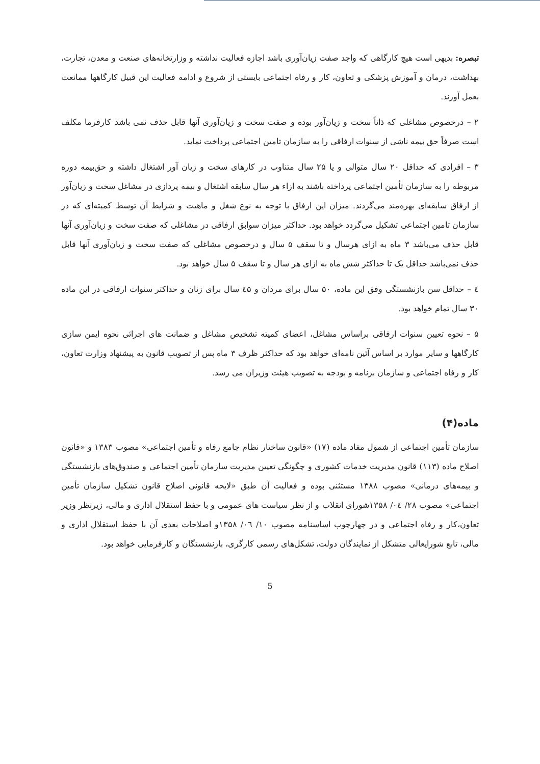تبصره: بدیهی است هیچ کارگاهی که واجد صفت زیان‌آوری باشد اجازه فعالیت نداشته و وزارتخانه‌های صنعت و معدن، تجارت، بهداشت، درمان و آموزش پزشکی و تعاون، کار و رفاه اجتماعی بایستی از شروع و ادامه فعالیت این قبیل کارگاهها ممانعت بعمل آورند.
۲ – درخصوص مشاغلی که ذاتاً سخت و زیان‌آور بوده و صفت سخت و زیان‌آوری آنها قابل حذف نمی باشد کارفرما مکلف است صرفاً حق بیمه ناشی از سنوات ارفاقی را به سازمان تامین اجتماعی پرداخت نماید.
۳ – افرادی که حداقل ۲۰ سال متوالی و یا ۲۵ سال متناوب در کارهای سخت و زیان آور اشتغال داشته و حق‌بیمه دوره مربوطه را به سازمان تأمین اجتماعی پرداخته باشند به ازاء هر سال سابقه اشتغال و بیمه پردازی در مشاغل سخت و زیان‌آور از ارفاق سابقه‌ای بهره‌مند می‌گردند. میزان این ارفاق با توجه به نوع شغل و ماهیت و شرایط آن توسط کمیته‌ای که در سازمان تامین اجتماعی تشکیل می‌گردد خواهد بود. حداکثر میزان سوابق ارفاقی در مشاغلی که صفت سخت و زیان‌آوری آنها قابل حذف می‌باشد ۳ ماه به ازای هرسال و تا سقف ۵ سال و درخصوص مشاغلی که صفت سخت و زیان‌آوری آنها قابل حذف نمی‌باشد حداقل یک تا حداکثر شش ماه به ازای هر سال و تا سقف ۵ سال خواهد بود.
٤ – حداقل سن بازنشستگی وفق این ماده، ۵۰ سال برای مردان و ٤۵ سال برای زنان و حداکثر سنوات ارفاقی در این ماده ۳۰ سال تمام خواهد بود.
۵ – نحوه تعیین سنوات ارفاقی براساس مشاغل، اعضای کمیته تشخیص مشاغل و ضمانت های اجرائی نحوه ایمن سازی کارگاهها و سایر موارد بر اساس آئین نامه‌ای خواهد بود که حداکثر ظرف ۳ ماه پس از تصویب قانون به پیشنهاد وزارت تعاون، کار و رفاه اجتماعی و سازمان برنامه و بودجه به تصویب هیئت وزیران می رسد.
ماده(۴)
سازمان تأمین اجتماعی از شمول مفاد ماده (۱۷) «قانون ساختار نظام جامع رفاه و تأمین اجتماعی» مصوب ۱۳۸۳ و «قانون اصلاح ماده (۱۱۳) قانون مدیریت خدمات کشوری و چگونگی تعیین مدیریت سازمان تأمین اجتماعی و صندوق‌های بازنشستگی و بیمه‌های درمانی» مصوب ۱۳۸۸ مستثنی بوده و فعالیت آن طبق «لایحه قانونی اصلاح قانون تشکیل سازمان تأمین اجتماعی» مصوب ۲۸/ ٠٤/ ۱۳۵۸شورای انقلاب و از نظر سیاست های عمومی و با حفظ استقلال اداری و مالی، زیرنظر وزیر تعاون،کار و رفاه اجتماعی و در چهارچوب اساسنامه مصوب ۱۰/ ٠٦/ ۱۳۵۸و اصلاحات بعدی آن با حفظ استقلال اداری و مالی، تابع شورایعالی متشکل از نمایندگان دولت، تشکل‌های رسمی کارگری، بازنشستگان و کارفرمایی خواهد بود.
5